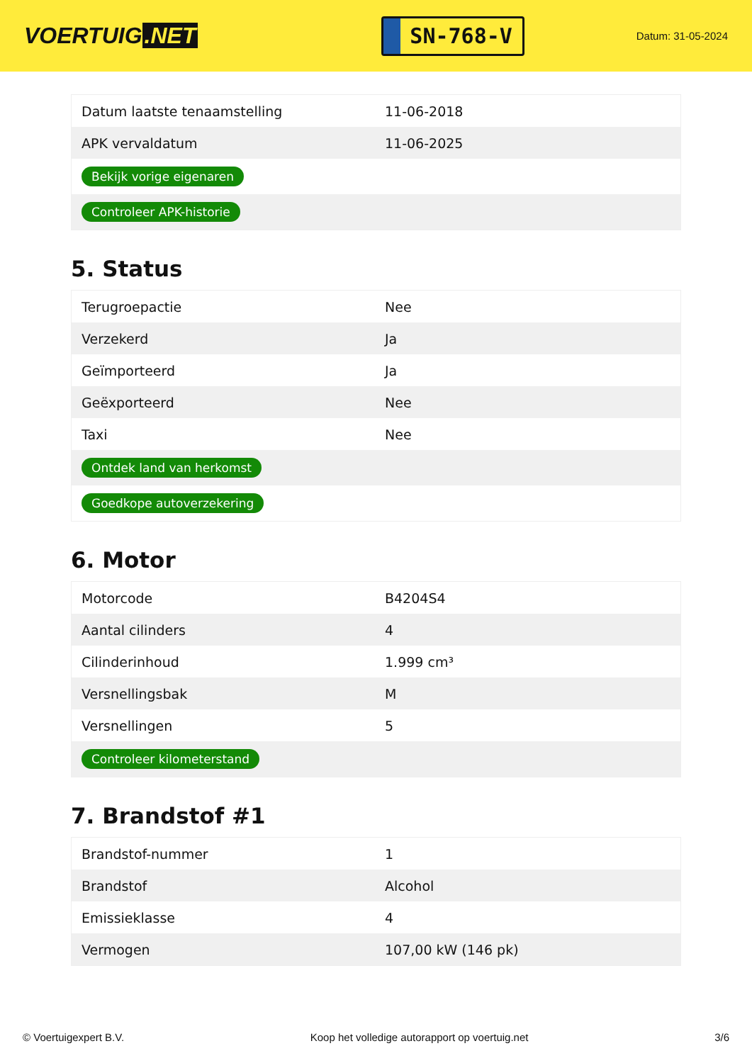VOERTUIG.NET
SN-768-V
Datum: 31-05-2024
| Datum laatste tenaamstelling | 11-06-2018 |
| APK vervaldatum | 11-06-2025 |
| Bekijk vorige eigenaren | |
| Controleer APK-historie | |
5. Status
| Terugroepactie | Nee |
| Verzekerd | Ja |
| Geïmporteerd | Ja |
| Geëxporteerd | Nee |
| Taxi | Nee |
| Ontdek land van herkomst | |
| Goedkope autoverzekering | |
6. Motor
| Motorcode | B4204S4 |
| Aantal cilinders | 4 |
| Cilinderinhoud | 1.999 cm³ |
| Versnellingsbak | M |
| Versnellingen | 5 |
| Controleer kilometerstand | |
7. Brandstof #1
| Brandstof-nummer | 1 |
| Brandstof | Alcohol |
| Emissieklasse | 4 |
| Vermogen | 107,00 kW (146 pk) |
© Voertuigexpert B.V. Koop het volledige autorapport op voertuig.net 3/6